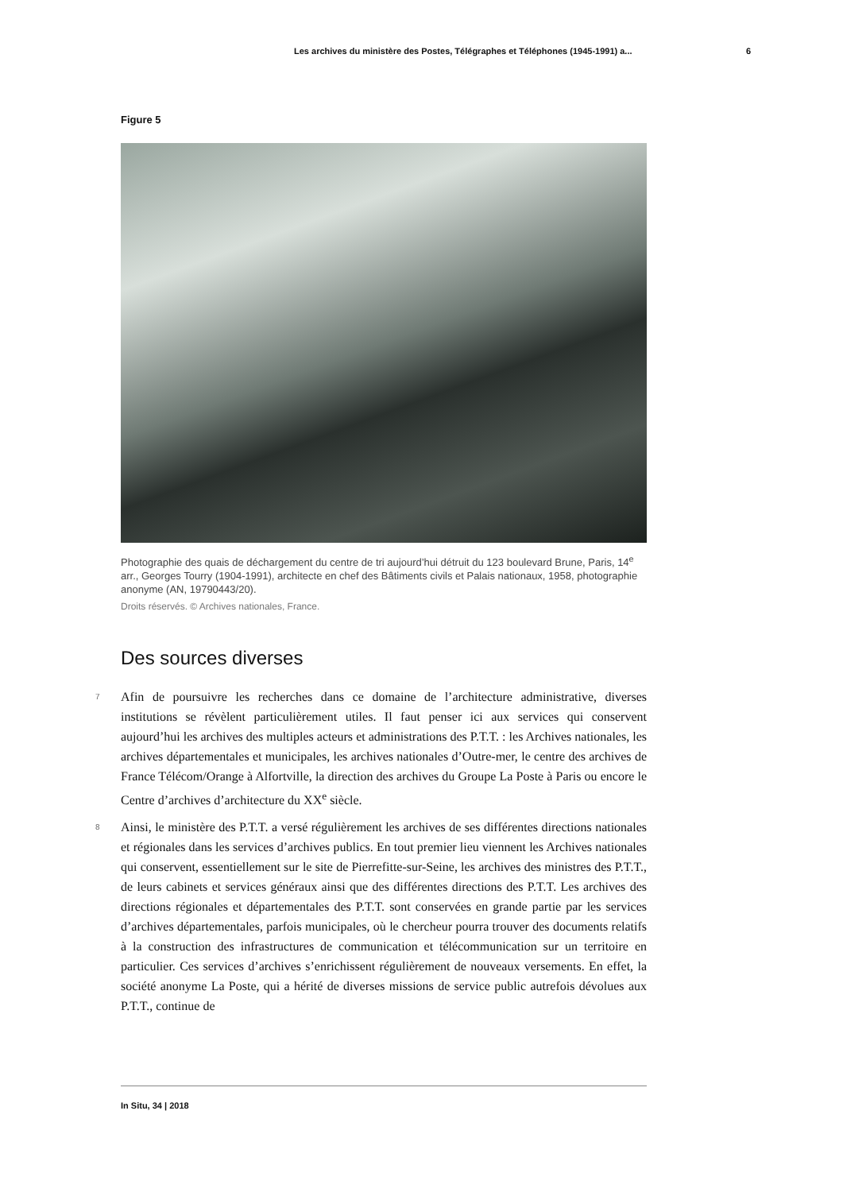Les archives du ministère des Postes, Télégraphes et Téléphones (1945-1991) a... 6
Figure 5
Photographie des quais de déchargement du centre de tri aujourd’hui détruit du 123 boulevard Brune, Paris, 14<sup>e</sup> arr., Georges Tourry (1904-1991), architecte en chef des Bâtiments civils et Palais nationaux, 1958, photographie anonyme (AN, 19790443/20).
Droits réservés. © Archives nationales, France.
Des sources diverses
7
Afin de poursuivre les recherches dans ce domaine de l’architecture administrative, diverses institutions se révèlent particulièrement utiles. Il faut penser ici aux services qui conservent aujourd’hui les archives des multiples acteurs et administrations des P.T.T. : les Archives nationales, les archives départementales et municipales, les archives nationales d’Outre-mer, le centre des archives de France Télécom/Orange à Alfortville, la direction des archives du Groupe La Poste à Paris ou encore le Centre d’archives d’architecture du XX<sup>e</sup> siècle.
8
Ainsi, le ministère des P.T.T. a versé régulièrement les archives de ses différentes directions nationales et régionales dans les services d’archives publics. En tout premier lieu viennent les Archives nationales qui conservent, essentiellement sur le site de Pierrefitte-sur-Seine, les archives des ministres des P.T.T., de leurs cabinets et services généraux ainsi que des différentes directions des P.T.T. Les archives des directions régionales et départementales des P.T.T. sont conservées en grande partie par les services d’archives départementales, parfois municipales, où le chercheur pourra trouver des documents relatifs à la construction des infrastructures de communication et télécommunication sur un territoire en particulier. Ces services d’archives s’enrichissent régulièrement de nouveaux versements. En effet, la société anonyme La Poste, qui a hérité de diverses missions de service public autrefois dévolues aux P.T.T., continue de
In Situ, 34 | 2018